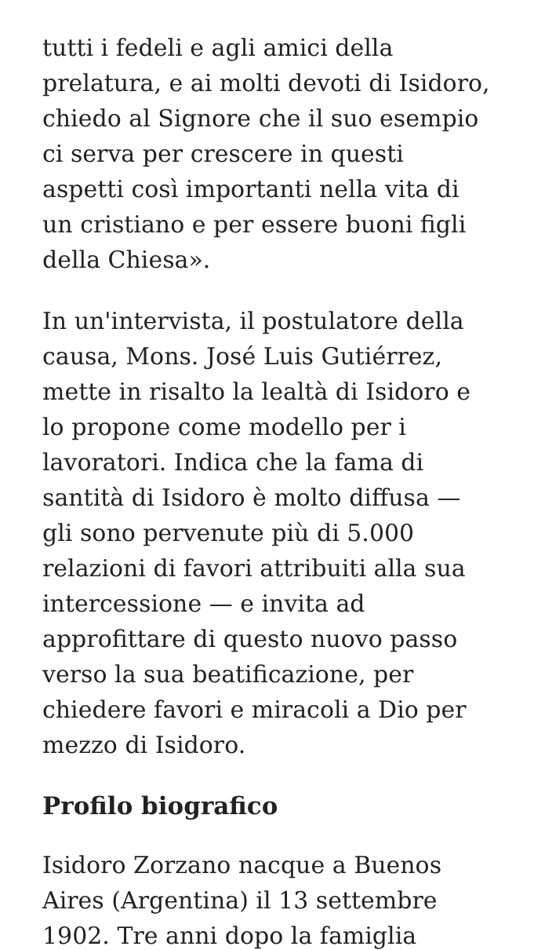tutti i fedeli e agli amici della prelatura, e ai molti devoti di Isidoro, chiedo al Signore che il suo esempio ci serva per crescere in questi aspetti così importanti nella vita di un cristiano e per essere buoni figli della Chiesa».
In un'intervista, il postulatore della causa, Mons. José Luis Gutiérrez, mette in risalto la lealtà di Isidoro e lo propone come modello per i lavoratori. Indica che la fama di santità di Isidoro è molto diffusa — gli sono pervenute più di 5.000 relazioni di favori attribuiti alla sua intercessione — e invita ad approfittare di questo nuovo passo verso la sua beatificazione, per chiedere favori e miracoli a Dio per mezzo di Isidoro.
Profilo biografico
Isidoro Zorzano nacque a Buenos Aires (Argentina) il 13 settembre 1902. Tre anni dopo la famiglia